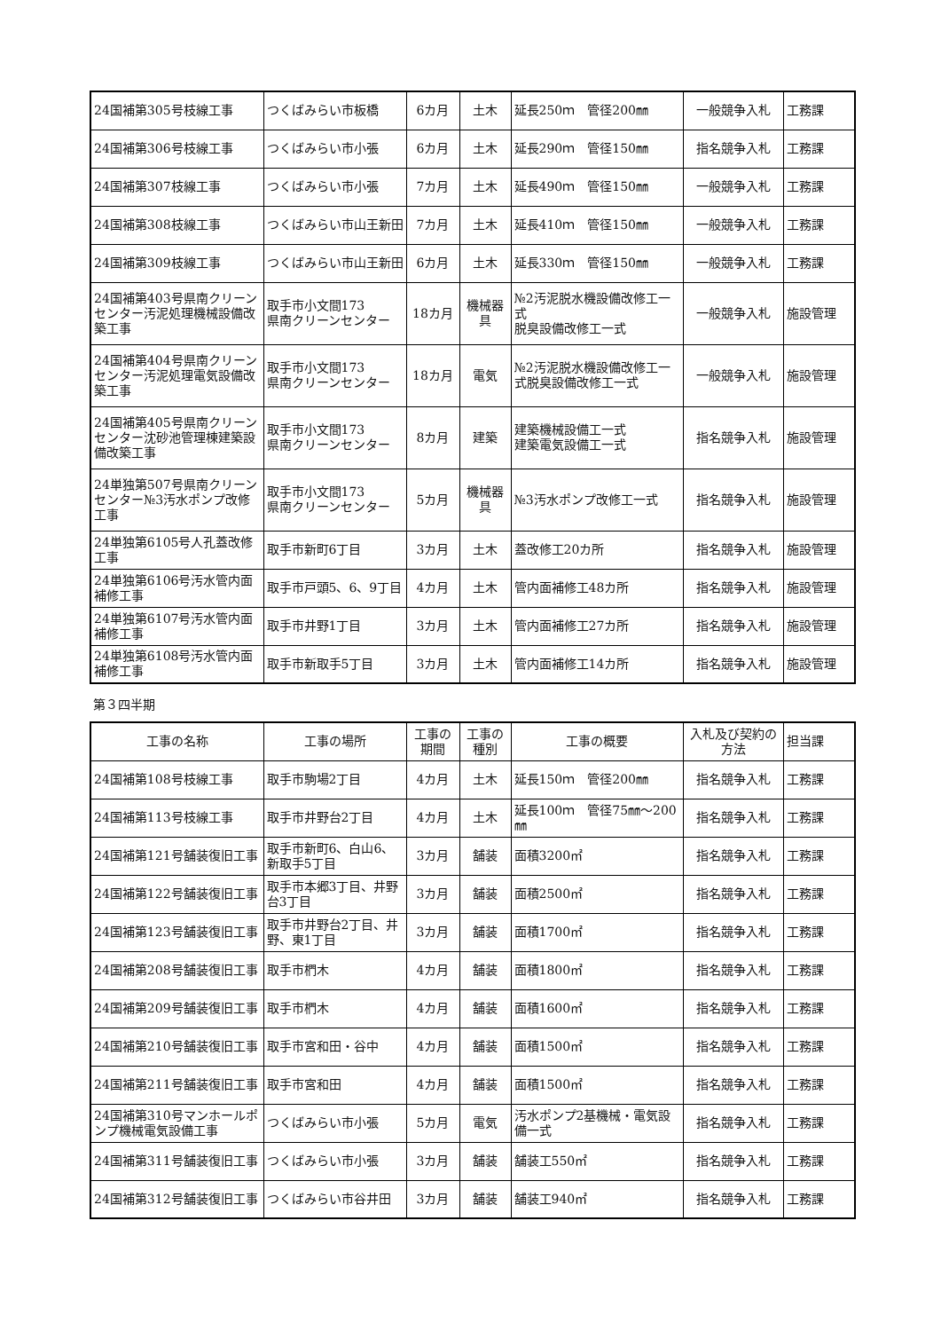| 24国補第305号枝線工事 | つくばみらい市板橋 | 6カ月 | 土木 | 延長250ｍ 管径200㎜ | 一般競争入札 | 工務課 |
| 24国補第306号枝線工事 | つくばみらい市小張 | 6カ月 | 土木 | 延長290ｍ 管径150㎜ | 指名競争入札 | 工務課 |
| 24国補第307枝線工事 | つくばみらい市小張 | 7カ月 | 土木 | 延長490ｍ 管径150㎜ | 一般競争入札 | 工務課 |
| 24国補第308枝線工事 | つくばみらい市山王新田 | 7カ月 | 土木 | 延長410ｍ 管径150㎜ | 一般競争入札 | 工務課 |
| 24国補第309枝線工事 | つくばみらい市山王新田 | 6カ月 | 土木 | 延長330ｍ 管径150㎜ | 一般競争入札 | 工務課 |
| 24国補第403号県南クリーンセンター汚泥処理機械設備改築工事 | 取手市小文間173 県南クリーンセンター | 18カ月 | 機械器具 | №2汚泥脱水機設備改修工一式 脱臭設備改修工一式 | 一般競争入札 | 施設管理 |
| 24国補第404号県南クリーンセンター汚泥処理電気設備改築工事 | 取手市小文間173 県南クリーンセンター | 18カ月 | 電気 | №2汚泥脱水機設備改修工一式脱臭設備改修工一式 | 一般競争入札 | 施設管理 |
| 24国補第405号県南クリーンセンター沈砂池管理棟建築設備改築工事 | 取手市小文間173 県南クリーンセンター | 8カ月 | 建築 | 建築機械設備工一式 建築電気設備工一式 | 指名競争入札 | 施設管理 |
| 24単独第507号県南クリーンセンター№3汚水ポンプ改修工事 | 取手市小文間173 県南クリーンセンター | 5カ月 | 機械器具 | №3汚水ポンプ改修工一式 | 指名競争入札 | 施設管理 |
| 24単独第6105号人孔蓋改修工事 | 取手市新町6丁目 | 3カ月 | 土木 | 蓋改修工20カ所 | 指名競争入札 | 施設管理 |
| 24単独第6106号汚水管内面補修工事 | 取手市戸頭5、6、9丁目 | 4カ月 | 土木 | 管内面補修工48カ所 | 指名競争入札 | 施設管理 |
| 24単独第6107号汚水管内面補修工事 | 取手市井野1丁目 | 3カ月 | 土木 | 管内面補修工27カ所 | 指名競争入札 | 施設管理 |
| 24単独第6108号汚水管内面補修工事 | 取手市新取手5丁目 | 3カ月 | 土木 | 管内面補修工14カ所 | 指名競争入札 | 施設管理 |
第３四半期
| 工事の名称 | 工事の場所 | 工事の期間 | 工事の種別 | 工事の概要 | 入札及び契約の方法 | 担当課 |
| --- | --- | --- | --- | --- | --- | --- |
| 24国補第108号枝線工事 | 取手市駒場2丁目 | 4カ月 | 土木 | 延長150ｍ 管径200㎜ | 指名競争入札 | 工務課 |
| 24国補第113号枝線工事 | 取手市井野台2丁目 | 4カ月 | 土木 | 延長100ｍ 管径75㎜～200㎜ | 指名競争入札 | 工務課 |
| 24国補第121号舗装復旧工事 | 取手市新町6、白山6、新取手5丁目 | 3カ月 | 舗装 | 面積3200㎡ | 指名競争入札 | 工務課 |
| 24国補第122号舗装復旧工事 | 取手市本郷3丁目、井野台3丁目 | 3カ月 | 舗装 | 面積2500㎡ | 指名競争入札 | 工務課 |
| 24国補第123号舗装復旧工事 | 取手市井野台2丁目、井野、東1丁目 | 3カ月 | 舗装 | 面積1700㎡ | 指名競争入札 | 工務課 |
| 24国補第208号舗装復旧工事 | 取手市椚木 | 4カ月 | 舗装 | 面積1800㎡ | 指名競争入札 | 工務課 |
| 24国補第209号舗装復旧工事 | 取手市椚木 | 4カ月 | 舗装 | 面積1600㎡ | 指名競争入札 | 工務課 |
| 24国補第210号舗装復旧工事 | 取手市宮和田・谷中 | 4カ月 | 舗装 | 面積1500㎡ | 指名競争入札 | 工務課 |
| 24国補第211号舗装復旧工事 | 取手市宮和田 | 4カ月 | 舗装 | 面積1500㎡ | 指名競争入札 | 工務課 |
| 24国補第310号マンホールポンプ機械電気設備工事 | つくばみらい市小張 | 5カ月 | 電気 | 汚水ポンプ2基機械・電気設備一式 | 指名競争入札 | 工務課 |
| 24国補第311号舗装復旧工事 | つくばみらい市小張 | 3カ月 | 舗装 | 舗装工550㎡ | 指名競争入札 | 工務課 |
| 24国補第312号舗装復旧工事 | つくばみらい市谷井田 | 3カ月 | 舗装 | 舗装工940㎡ | 指名競争入札 | 工務課 |